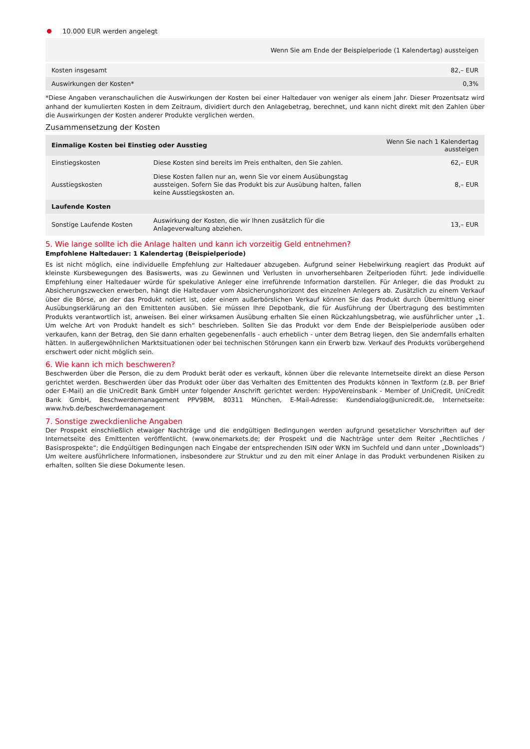10.000 EUR werden angelegt
| Wenn Sie am Ende der Beispielperiode (1 Kalendertag) aussteigen | |
| --- | --- |
| Kosten insgesamt | 82,– EUR |
| Auswirkungen der Kosten* | 0,3% |
*Diese Angaben veranschaulichen die Auswirkungen der Kosten bei einer Haltedauer von weniger als einem Jahr. Dieser Prozentsatz wird anhand der kumulierten Kosten in dem Zeitraum, dividiert durch den Anlagebetrag, berechnet, und kann nicht direkt mit den Zahlen über die Auswirkungen der Kosten anderer Produkte verglichen werden.
Zusammensetzung der Kosten
| Einmalige Kosten bei Einstieg oder Ausstieg | | Wenn Sie nach 1 Kalendertag aussteigen |
| --- | --- | --- |
| Einstiegskosten | Diese Kosten sind bereits im Preis enthalten, den Sie zahlen. | 62,– EUR |
| Ausstiegskosten | Diese Kosten fallen nur an, wenn Sie vor einem Ausübungstag aussteigen. Sofern Sie das Produkt bis zur Ausübung halten, fallen keine Ausstiegskosten an. | 8,– EUR |
| Laufende Kosten | | |
| Sonstige Laufende Kosten | Auswirkung der Kosten, die wir Ihnen zusätzlich für die Anlageverwaltung abziehen. | 13,– EUR |
5. Wie lange sollte ich die Anlage halten und kann ich vorzeitig Geld entnehmen?
Empfohlene Haltedauer: 1 Kalendertag (Beispielperiode)
Es ist nicht möglich, eine individuelle Empfehlung zur Haltedauer abzugeben. Aufgrund seiner Hebelwirkung reagiert das Produkt auf kleinste Kursbewegungen des Basiswerts, was zu Gewinnen und Verlusten in unvorhersehbaren Zeitperioden führt. Jede individuelle Empfehlung einer Haltedauer würde für spekulative Anleger eine irreführende Information darstellen. Für Anleger, die das Produkt zu Absicherungszwecken erwerben, hängt die Haltedauer vom Absicherungshorizont des einzelnen Anlegers ab. Zusätzlich zu einem Verkauf über die Börse, an der das Produkt notiert ist, oder einem außerbörslichen Verkauf können Sie das Produkt durch Übermittlung einer Ausübungserklärung an den Emittenten ausüben. Sie müssen Ihre Depotbank, die für Ausführung der Übertragung des bestimmten Produkts verantwortlich ist, anweisen. Bei einer wirksamen Ausübung erhalten Sie einen Rückzahlungsbetrag, wie ausführlicher unter „1. Um welche Art von Produkt handelt es sich“ beschrieben. Sollten Sie das Produkt vor dem Ende der Beispielperiode ausüben oder verkaufen, kann der Betrag, den Sie dann erhalten gegebenenfalls - auch erheblich - unter dem Betrag liegen, den Sie andernfalls erhalten hätten. In außergewöhnlichen Marktsituationen oder bei technischen Störungen kann ein Erwerb bzw. Verkauf des Produkts vorübergehend erschwert oder nicht möglich sein.
6. Wie kann ich mich beschweren?
Beschwerden über die Person, die zu dem Produkt berät oder es verkauft, können über die relevante Internetseite direkt an diese Person gerichtet werden. Beschwerden über das Produkt oder über das Verhalten des Emittenten des Produkts können in Textform (z.B. per Brief oder E-Mail) an die UniCredit Bank GmbH unter folgender Anschrift gerichtet werden: HypoVereinsbank - Member of UniCredit, UniCredit Bank GmbH, Beschwerdemanagement PPV9BM, 80311 München, E-Mail-Adresse: Kundendialog@unicredit.de, Internetseite: www.hvb.de/beschwerdemanagement
7. Sonstige zweckdienliche Angaben
Der Prospekt einschließlich etwaiger Nachträge und die endgültigen Bedingungen werden aufgrund gesetzlicher Vorschriften auf der Internetseite des Emittenten veröffentlicht. (www.onemarkets.de; der Prospekt und die Nachträge unter dem Reiter „Rechtliches / Basisprospekte“; die Endgültigen Bedingungen nach Eingabe der entsprechenden ISIN oder WKN im Suchfeld und dann unter „Downloads“) Um weitere ausführlichere Informationen, insbesondere zur Struktur und zu den mit einer Anlage in das Produkt verbundenen Risiken zu erhalten, sollten Sie diese Dokumente lesen.